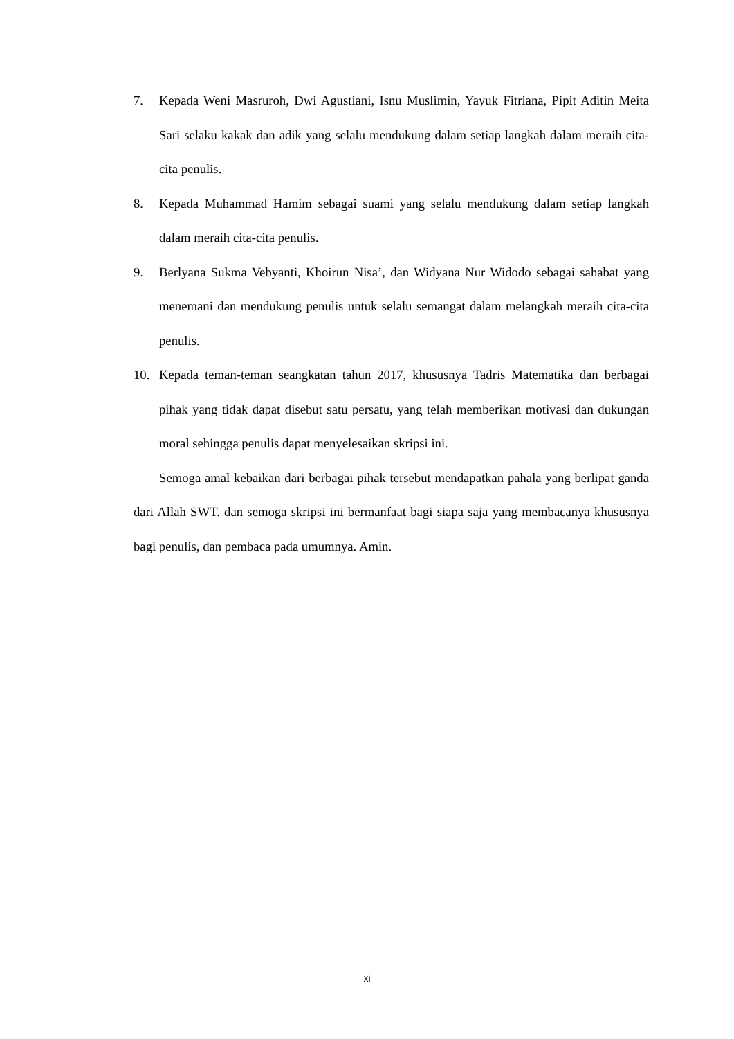7. Kepada Weni Masruroh, Dwi Agustiani, Isnu Muslimin, Yayuk Fitriana, Pipit Aditin Meita Sari selaku kakak dan adik yang selalu mendukung dalam setiap langkah dalam meraih cita-cita penulis.
8. Kepada Muhammad Hamim sebagai suami yang selalu mendukung dalam setiap langkah dalam meraih cita-cita penulis.
9. Berlyana Sukma Vebyanti, Khoirun Nisa’, dan Widyana Nur Widodo sebagai sahabat yang menemani dan mendukung penulis untuk selalu semangat dalam melangkah meraih cita-cita penulis.
10. Kepada teman-teman seangkatan tahun 2017, khususnya Tadris Matematika dan berbagai pihak yang tidak dapat disebut satu persatu, yang telah memberikan motivasi dan dukungan moral sehingga penulis dapat menyelesaikan skripsi ini.
Semoga amal kebaikan dari berbagai pihak tersebut mendapatkan pahala yang berlipat ganda dari Allah SWT. dan semoga skripsi ini bermanfaat bagi siapa saja yang membacanya khususnya bagi penulis, dan pembaca pada umumnya. Amin.
xi